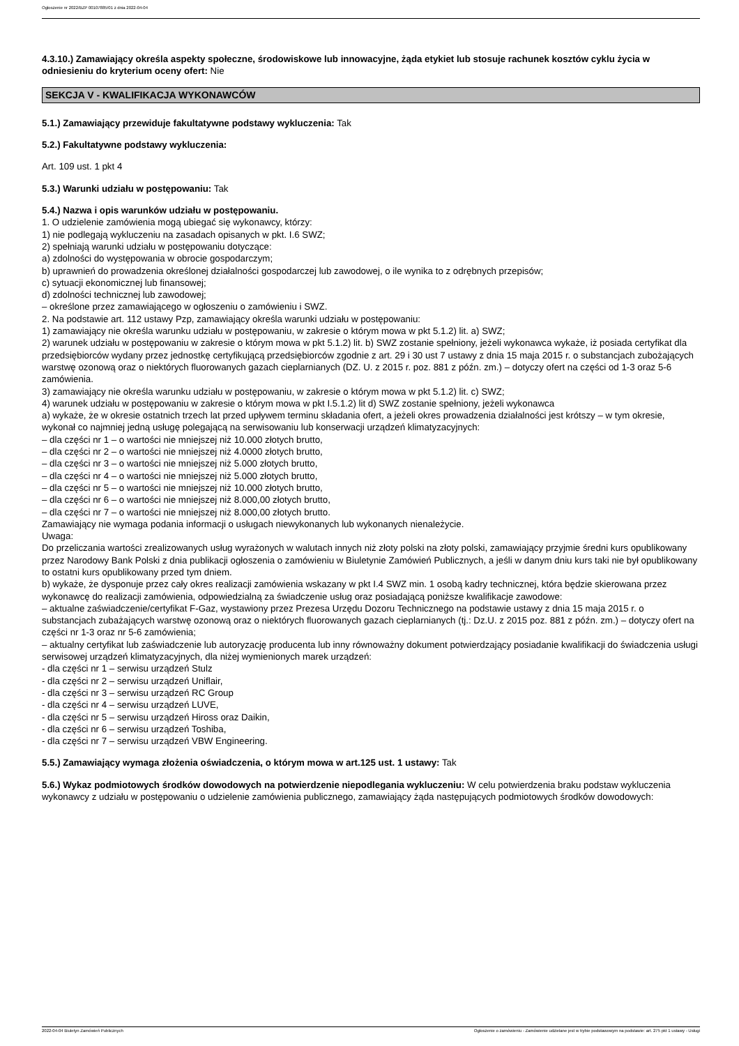Ogłoszenie nr 2022/BZP 00107885/01 z dnia 2022-04-04
4.3.10.) Zamawiający określa aspekty społeczne, środowiskowe lub innowacyjne, żąda etykiet lub stosuje rachunek kosztów cyklu życia w odniesieniu do kryterium oceny ofert: Nie
SEKCJA V - KWALIFIKACJA WYKONAWCÓW
5.1.) Zamawiający przewiduje fakultatywne podstawy wykluczenia: Tak
5.2.) Fakultatywne podstawy wykluczenia:
Art. 109 ust. 1 pkt 4
5.3.) Warunki udziału w postępowaniu: Tak
5.4.) Nazwa i opis warunków udziału w postępowaniu.
1. O udzielenie zamówienia mogą ubiegać się wykonawcy, którzy:
1) nie podlegają wykluczeniu na zasadach opisanych w pkt. I.6 SWZ;
2) spełniają warunki udziału w postępowaniu dotyczące:
a) zdolności do występowania w obrocie gospodarczym;
b) uprawnień do prowadzenia określonej działalności gospodarczej lub zawodowej, o ile wynika to z odrębnych przepisów;
c) sytuacji ekonomicznej lub finansowej;
d) zdolności technicznej lub zawodowej;
– określone przez zamawiającego w ogłoszeniu o zamówieniu i SWZ.
2. Na podstawie art. 112 ustawy Pzp, zamawiający określa warunki udziału w postępowaniu:
1) zamawiający nie określa warunku udziału w postępowaniu, w zakresie o którym mowa w pkt 5.1.2) lit. a) SWZ;
2) warunek udziału w postępowaniu w zakresie o którym mowa w pkt 5.1.2) lit. b) SWZ zostanie spełniony, jeżeli wykonawca wykaże, iż posiada certyfikat dla przedsiębiorców wydany przez jednostkę certyfikującą przedsiębiorców zgodnie z art. 29 i 30 ust 7 ustawy z dnia 15 maja 2015 r. o substancjach zubożających warstwę ozonową oraz o niektórych fluorowanych gazach cieplarnianych (DZ. U. z 2015 r. poz. 881 z późn. zm.) – dotyczy ofert na części od 1-3 oraz 5-6 zamówienia.
3) zamawiający nie określa warunku udziału w postępowaniu, w zakresie o którym mowa w pkt 5.1.2) lit. c) SWZ;
4) warunek udziału w postępowaniu w zakresie o którym mowa w pkt I.5.1.2) lit d) SWZ zostanie spełniony, jeżeli wykonawca
a) wykaże, że w okresie ostatnich trzech lat przed upływem terminu składania ofert, a jeżeli okres prowadzenia działalności jest krótszy – w tym okresie, wykonał co najmniej jedną usługę polegającą na serwisowaniu lub konserwacji urządzeń klimatyzacyjnych:
– dla części nr 1 – o wartości nie mniejszej niż 10.000 złotych brutto,
– dla części nr 2 – o wartości nie mniejszej niż 4.0000 złotych brutto,
– dla części nr 3 – o wartości nie mniejszej niż 5.000 złotych brutto,
– dla części nr 4 – o wartości nie mniejszej niż 5.000 złotych brutto,
– dla części nr 5 – o wartości nie mniejszej niż 10.000 złotych brutto,
– dla części nr 6 – o wartości nie mniejszej niż 8.000,00 złotych brutto,
– dla części nr 7 – o wartości nie mniejszej niż 8.000,00 złotych brutto.
Zamawiający nie wymaga podania informacji o usługach niewykonanych lub wykonanych nienależycie.
Uwaga:
Do przeliczania wartości zrealizowanych usług wyrażonych w walutach innych niż złoty polski na złoty polski, zamawiający przyjmie średni kurs opublikowany przez Narodowy Bank Polski z dnia publikacji ogłoszenia o zamówieniu w Biuletynie Zamówień Publicznych, a jeśli w danym dniu kurs taki nie był opublikowany to ostatni kurs opublikowany przed tym dniem.
b) wykaże, że dysponuje przez cały okres realizacji zamówienia wskazany w pkt I.4 SWZ min. 1 osobą kadry technicznej, która będzie skierowana przez wykonawcę do realizacji zamówienia, odpowiedzialną za świadczenie usług oraz posiadającą poniższe kwalifikacje zawodowe:
– aktualne zaświadczenie/certyfikat F-Gaz, wystawiony przez Prezesa Urzędu Dozoru Technicznego na podstawie ustawy z dnia 15 maja 2015 r. o substancjach zubażających warstwę ozonową oraz o niektórych fluorowanych gazach cieplarnianych (tj.: Dz.U. z 2015 poz. 881 z późn. zm.) – dotyczy ofert na części nr 1-3 oraz nr 5-6 zamówienia;
– aktualny certyfikat lub zaświadczenie lub autoryzację producenta lub inny równoważny dokument potwierdzający posiadanie kwalifikacji do świadczenia usługi serwisowej urządzeń klimatyzacyjnych, dla niżej wymienionych marek urządzeń:
- dla części nr 1 – serwisu urządzeń Stulz
- dla części nr 2 – serwisu urządzeń Uniflair,
- dla części nr 3 – serwisu urządzeń RC Group
- dla części nr 4 – serwisu urządzeń LUVE,
- dla części nr 5 – serwisu urządzeń Hiross oraz Daikin,
- dla części nr 6 – serwisu urządzeń Toshiba,
- dla części nr 7 – serwisu urządzeń VBW Engineering.
5.5.) Zamawiający wymaga złożenia oświadczenia, o którym mowa w art.125 ust. 1 ustawy: Tak
5.6.) Wykaz podmiotowych środków dowodowych na potwierdzenie niepodlegania wykluczeniu: W celu potwierdzenia braku podstaw wykluczenia wykonawcy z udziału w postępowaniu o udzielenie zamówienia publicznego, zamawiający żąda następujących podmiotowych środków dowodowych:
2022-04-04 Biuletyn Zamówień Publicznych Ogłoszenie o zamówieniu - Zamówienie udzielane jest w trybie podstawowym na podstawie: art. 275 pkt 1 ustawy - Usługi